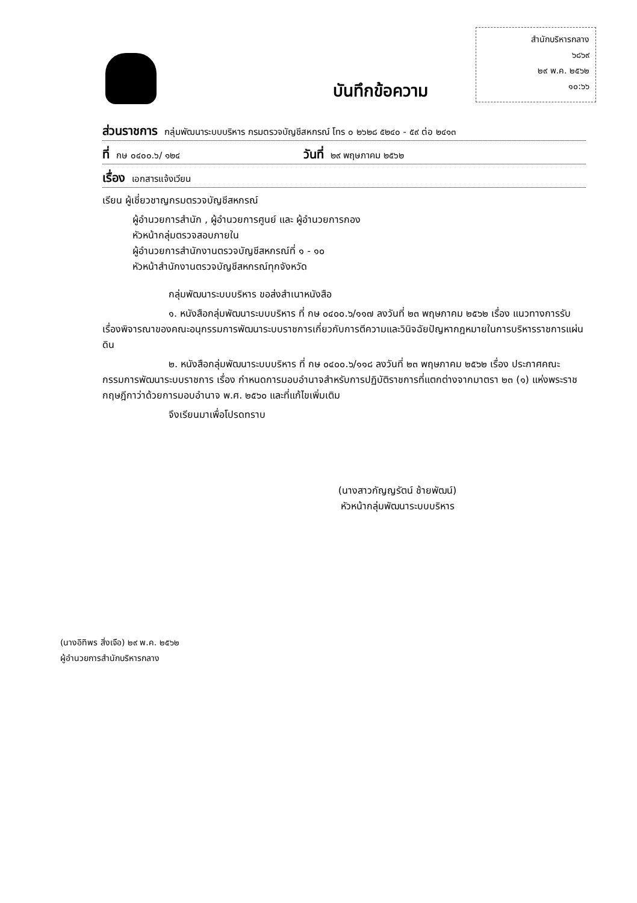สำนักบริหารกลาง
๖๘๖๙
๒๙ พ.ค. ๒๕๖๒
๑๐:๖๖
บันทึกข้อความ
ส่วนราชการ กลุ่มพัฒนาระบบบริหาร กรมตรวจบัญชีสหกรณ์ โทร ๐ ๒๖๒๘ ๕๒๔๐ - ๕๙ ต่อ ๒๔๑๓
ที่ กษ ๐๔๐๐.๖/ ๑๒๔ วันที่ ๒๙ พฤษภาคม ๒๕๖๒
เรื่อง เอกสารแจ้งเวียน
เรียน ผู้เชี่ยวชาญกรมตรวจบัญชีสหกรณ์
ผู้อำนวยการสำนัก , ผู้อำนวยการศูนย์ และ ผู้อำนวยการกอง
หัวหน้ากลุ่มตรวจสอบภายใน
ผู้อำนวยการสำนักงานตรวจบัญชีสหกรณ์ที่ ๑ - ๑๐
หัวหน้าสำนักงานตรวจบัญชีสหกรณ์ทุกจังหวัด
กลุ่มพัฒนาระบบบริหาร ขอส่งสำเนาหนังสือ
๑. หนังสือกลุ่มพัฒนาระบบบริหาร ที่ กษ ๐๔๐๐.๖/๑๑๗ ลงวันที่ ๒๓ พฤษภาคม ๒๕๖๒ เรื่อง แนวทางการรับเรื่องพิจารณาของคณะอนุกรรมการพัฒนาระบบราชการเกี่ยวกับการตีความและวินิจฉัยปัญหากฎหมายในการบริหารราชการแผ่นดิน
๒. หนังสือกลุ่มพัฒนาระบบบริหาร ที่ กษ ๐๔๐๐.๖/๑๑๘ ลงวันที่ ๒๓ พฤษภาคม ๒๕๖๒ เรื่อง ประกาศคณะกรรมการพัฒนาระบบราชการ เรื่อง กำหนดการมอบอำนาจสำหรับการปฏิบัติราชการที่แตกต่างจากมาตรา ๒๓ (๑) แห่งพระราชกฤษฎีกาว่าด้วยการมอบอำนาจ พ.ศ. ๒๕๖๐ และที่แก้ไขเพิ่มเติม
จึงเรียนมาเพื่อโปรดทราบ
(นางสาวกัญญรัตน์ ช้ายพัฒน์)
หัวหน้ากลุ่มพัฒนาระบบบริหาร
(นางอิทิพร สิ่งเจือ) ๒๙ พ.ค. ๒๕๖๒
ผู้อำนวยการสำนักบริหารกลาง